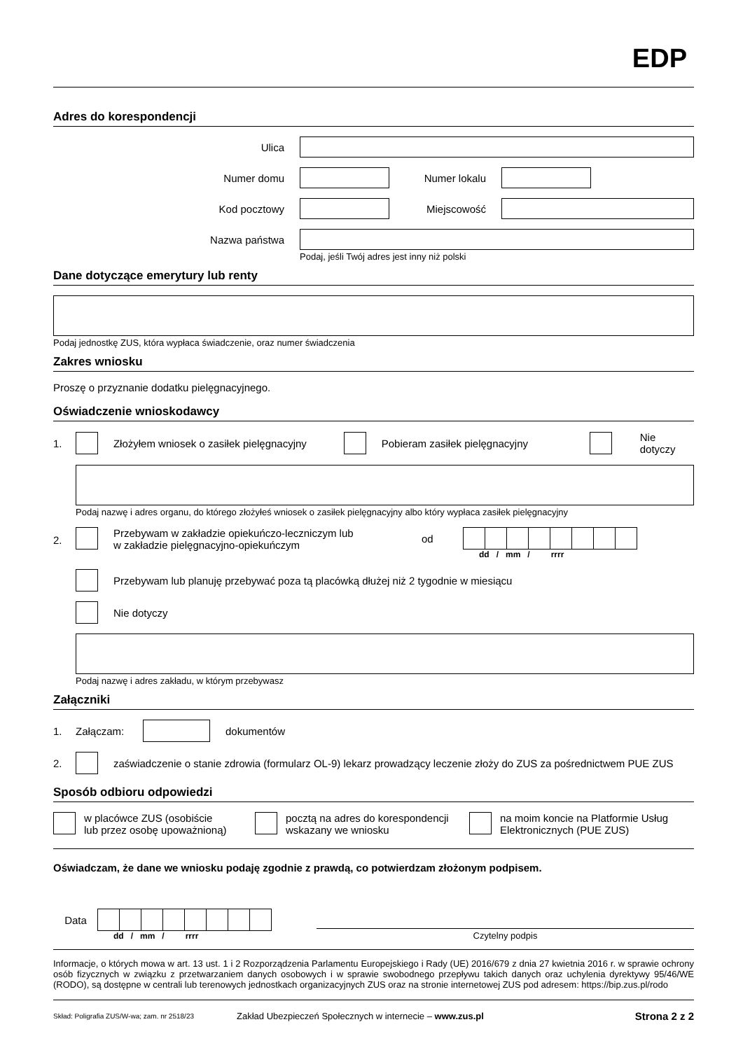EDP
Adres do korespondencji
Ulica
Numer domu Numer lokalu
Kod pocztowy Miejscowość
Nazwa państwa
Podaj, jeśli Twój adres jest inny niż polski
Dane dotyczące emerytury lub renty
Podaj jednostkę ZUS, która wypłaca świadczenie, oraz numer świadczenia
Zakres wniosku
Proszę o przyznanie dodatku pielęgnacyjnego.
Oświadczenie wnioskodawcy
1.
Złożyłem wniosek o zasiłek pielęgnacyjny
Pobieram zasiłek pielęgnacyjny Nie dotyczy
Podaj nazwę i adres organu, do którego złożyłeś wniosek o zasiłek pielęgnacyjny albo który wypłaca zasiłek pielęgnacyjny
2.
Przebywam w zakładzie opiekuńczo-leczniczym lub
w zakładzie pielęgnacyjno-opiekuńczym od
dd / mm / rrrr
Przebywam lub planuję przebywać poza tą placówką dłużej niż 2 tygodnie w miesiącu
Nie dotyczy
Podaj nazwę i adres zakładu, w którym przebywasz
Załączniki
1. Załączam: dokumentów
2.
zaświadczenie o stanie zdrowia (formularz OL-9) lekarz prowadzący leczenie złoży do ZUS za pośrednictwem PUE ZUS
Sposób odbioru odpowiedzi
w placówce ZUS (osobiście
lub przez osobę upoważnioną)
pocztą na adres do korespondencji
wskazany we wniosku
na moim koncie na Platformie Usług
Elektronicznych (PUE ZUS)
Oświadczam, że dane we wniosku podaję zgodnie z prawdą, co potwierdzam złożonym podpisem.
Data
dd / mm / rrrr
Czytelny podpis
Informacje, o których mowa w art. 13 ust. 1 i 2 Rozporządzenia Parlamentu Europejskiego i Rady (UE) 2016/679 z dnia 27 kwietnia 2016 r. w sprawie ochrony osób fizycznych w związku z przetwarzaniem danych osobowych i w sprawie swobodnego przepływu takich danych oraz uchylenia dyrektywy 95/46/WE (RODO), są dostępne w centrali lub terenowych jednostkach organizacyjnych ZUS oraz na stronie internetowej ZUS pod adresem: https://bip.zus.pl/rodo
Skład: Poligrafia ZUS/W-wa; zam. nr 2518/23 Zakład Ubezpieczeń Społecznych w internecie – www.zus.pl Strona 2 z 2